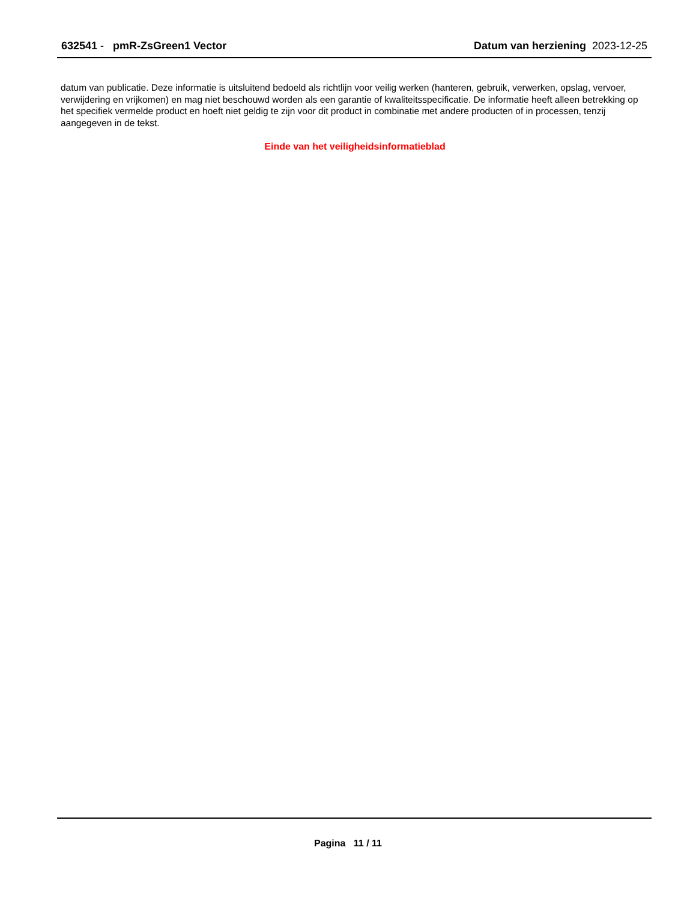632541 - pmR-ZsGreen1 Vector Datum van herziening 2023-12-25
datum van publicatie. Deze informatie is uitsluitend bedoeld als richtlijn voor veilig werken (hanteren, gebruik, verwerken, opslag, vervoer, verwijdering en vrijkomen) en mag niet beschouwd worden als een garantie of kwaliteitsspecificatie. De informatie heeft alleen betrekking op het specifiek vermelde product en hoeft niet geldig te zijn voor dit product in combinatie met andere producten of in processen, tenzij aangegeven in de tekst.
Einde van het veiligheidsinformatieblad
Pagina 11 / 11